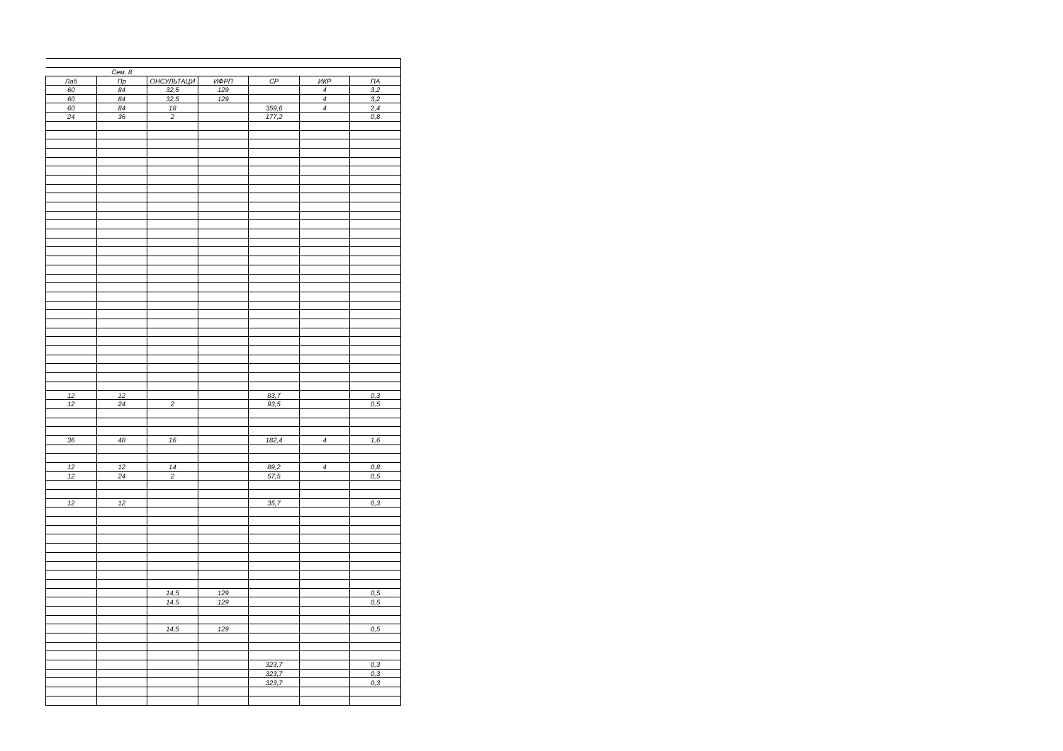| | Сем. 8 | | | | | |
| Лаб | Пр | ОНСУЛЬТАЦИ | ИФРП | СР | ИКР | ПА |
| 60 | 84 | 32,5 | 129 | | 4 | 3,2 |
| 60 | 84 | 32,5 | 129 | | 4 | 3,2 |
| 60 | 84 | 18 | | 359,6 | 4 | 2,4 |
| 24 | 36 | 2 | | 177,2 | | 0,8 |
| 12 | 12 | | | 83,7 | | 0,3 |
| 12 | 24 | 2 | | 93,5 | | 0,5 |
| 36 | 48 | 16 | | 182,4 | 4 | 1,6 |
| 12 | 12 | 14 | | 89,2 | 4 | 0,8 |
| 12 | 24 | 2 | | 57,5 | | 0,5 |
| 12 | 12 | | | 35,7 | | 0,3 |
| | | 14,5 | 129 | | | 0,5 |
| | | 14,5 | 129 | | | 0,5 |
| | | 14,5 | 129 | | | 0,5 |
| | | | | 323,7 | | 0,3 |
| | | | | 323,7 | | 0,3 |
| | | | | 323,7 | | 0,3 |